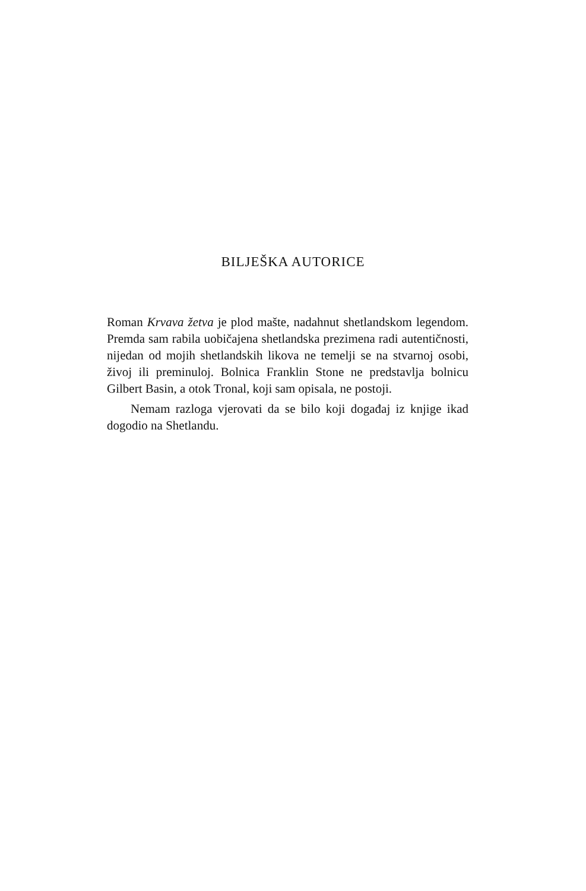BILJEŠKA AUTORICE
Roman Krvava žetva je plod mašte, nadahnut shetlandskom legendom. Premda sam rabila uobičajena shetlandska prezimena radi autentičnosti, nijedan od mojih shetlandskih likova ne temelji se na stvarnoj osobi, živoj ili preminuloj. Bolnica Franklin Stone ne predstavlja bolnicu Gilbert Basin, a otok Tronal, koji sam opisala, ne postoji.
Nemam razloga vjerovati da se bilo koji događaj iz knjige ikad dogodio na Shetlandu.